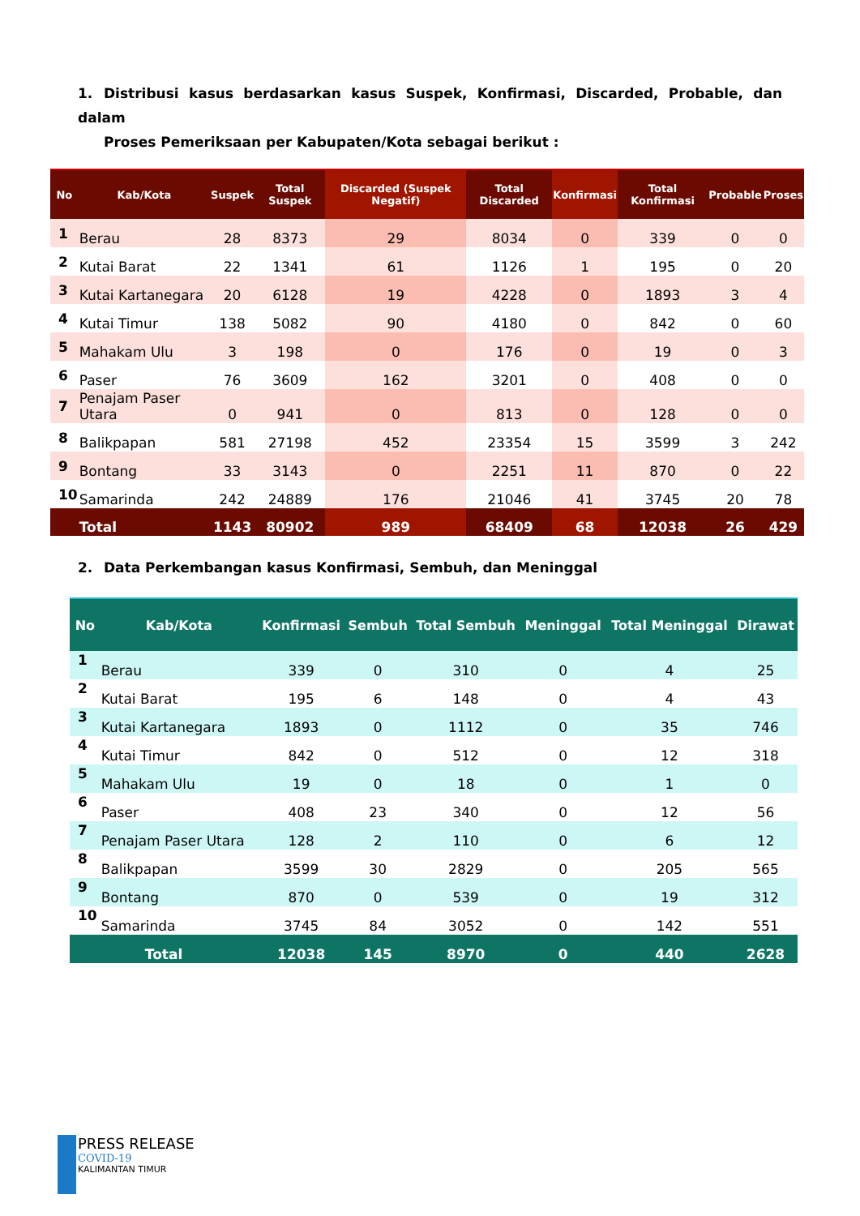1. Distribusi kasus berdasarkan kasus Suspek, Konfirmasi, Discarded, Probable, dan dalam
Proses Pemeriksaan per Kabupaten/Kota sebagai berikut :
| No | Kab/Kota | Suspek | Total Suspek | Discarded (Suspek Negatif) | Total Discarded | Konfirmasi | Total Konfirmasi | Probable | Proses |
| --- | --- | --- | --- | --- | --- | --- | --- | --- | --- |
| 1 | Berau | 28 | 8373 | 29 | 8034 | 0 | 339 | 0 | 0 |
| 2 | Kutai Barat | 22 | 1341 | 61 | 1126 | 1 | 195 | 0 | 20 |
| 3 | Kutai Kartanegara | 20 | 6128 | 19 | 4228 | 0 | 1893 | 3 | 4 |
| 4 | Kutai Timur | 138 | 5082 | 90 | 4180 | 0 | 842 | 0 | 60 |
| 5 | Mahakam Ulu | 3 | 198 | 0 | 176 | 0 | 19 | 0 | 3 |
| 6 | Paser | 76 | 3609 | 162 | 3201 | 0 | 408 | 0 | 0 |
| 7 | Penajam Paser Utara | 0 | 941 | 0 | 813 | 0 | 128 | 0 | 0 |
| 8 | Balikpapan | 581 | 27198 | 452 | 23354 | 15 | 3599 | 3 | 242 |
| 9 | Bontang | 33 | 3143 | 0 | 2251 | 11 | 870 | 0 | 22 |
| 10 | Samarinda | 242 | 24889 | 176 | 21046 | 41 | 3745 | 20 | 78 |
| | Total | 1143 | 80902 | 989 | 68409 | 68 | 12038 | 26 | 429 |
2. Data Perkembangan kasus Konfirmasi, Sembuh, dan Meninggal
| No | Kab/Kota | Konfirmasi | Sembuh | Total Sembuh | Meninggal | Total Meninggal | Dirawat |
| --- | --- | --- | --- | --- | --- | --- | --- |
| 1 | Berau | 339 | 0 | 310 | 0 | 4 | 25 |
| 2 | Kutai Barat | 195 | 6 | 148 | 0 | 4 | 43 |
| 3 | Kutai Kartanegara | 1893 | 0 | 1112 | 0 | 35 | 746 |
| 4 | Kutai Timur | 842 | 0 | 512 | 0 | 12 | 318 |
| 5 | Mahakam Ulu | 19 | 0 | 18 | 0 | 1 | 0 |
| 6 | Paser | 408 | 23 | 340 | 0 | 12 | 56 |
| 7 | Penajam Paser Utara | 128 | 2 | 110 | 0 | 6 | 12 |
| 8 | Balikpapan | 3599 | 30 | 2829 | 0 | 205 | 565 |
| 9 | Bontang | 870 | 0 | 539 | 0 | 19 | 312 |
| 10 | Samarinda | 3745 | 84 | 3052 | 0 | 142 | 551 |
| Total | | 12038 | 145 | 8970 | 0 | 440 | 2628 |
PRESS RELEASE
COVID-19
KALIMANTAN TIMUR